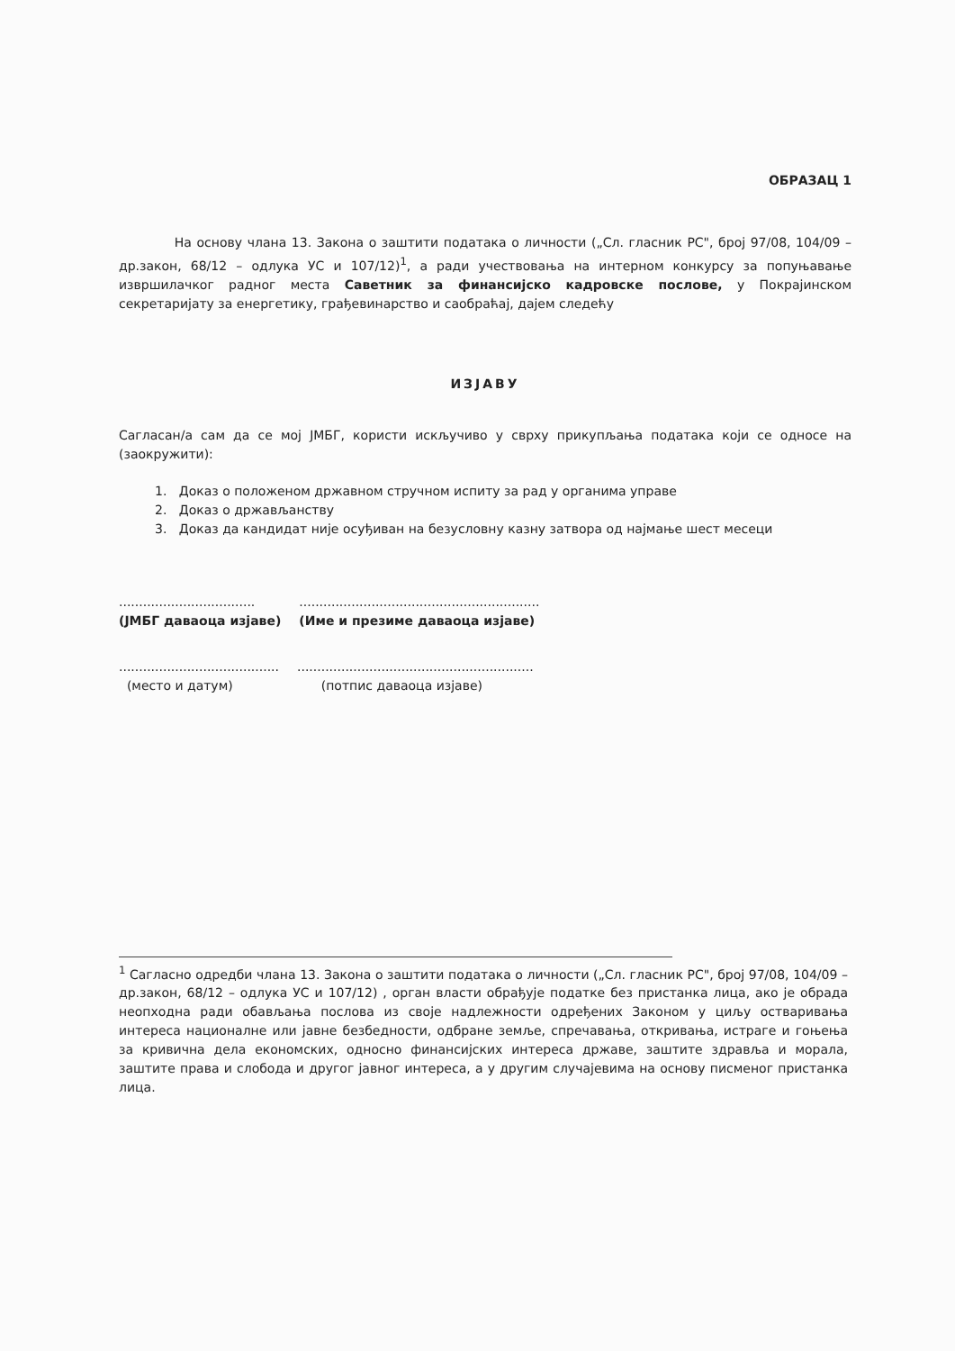ОБРАЗАЦ 1
На основу члана 13. Закона о заштити података о личности („Сл. гласник РС", број 97/08, 104/09 – др.закон, 68/12 – одлука УС и 107/12)<sup>1</sup>, а ради учествовања на интерном конкурсу за попуњавање извршилачког радног места Саветник за финансијско кадровске послове, у Покрајинском секретаријату за енергетику, грађевинарство и саобраћај, дајем следећу
ИЗЈАВУ
Сагласан/а сам да се мој ЈМБГ, користи искључиво у сврху прикупљања података који се односе на (заокружити):
1. Доказ о положеном државном стручном испиту за рад у органима управе
2. Доказ о држављанству
3. Доказ да кандидат није осуђиван на безусловну казну затвора од најмање шест месеци
..................................
(ЈМБГ даваоца изјаве)
............................................................
(Име и презиме даваоца изјаве)
........................................
(место и датум)
...........................................................
(потпис даваоца изјаве)
<sup>1</sup> Сагласно одредби члана 13. Закона о заштити података о личности („Сл. гласник РС", број 97/08, 104/09 – др.закон, 68/12 – одлука УС и 107/12) , орган власти обрађује податке без пристанка лица, ако је обрада неопходна ради обављања послова из своје надлежности одређених Законом у циљу остваривања интереса националне или јавне безбедности, одбране земље, спречавања, откривања, истраге и гоњења за кривична дела економских, односно финансијских интереса државе, заштите здравља и морала, заштите права и слобода и другог јавног интереса, а у другим случајевима на основу писменог пристанка лица.